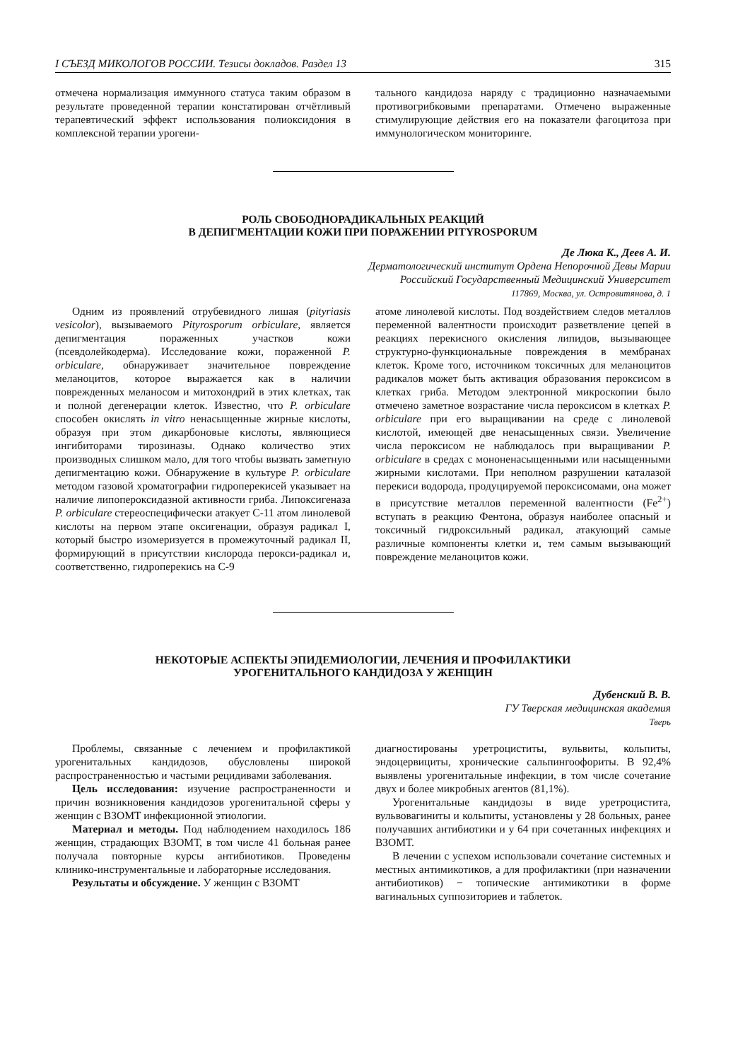I СЪЕЗД МИКОЛОГОВ РОССИИ. Тезисы докладов. Раздел 13 315
отмечена нормализация иммунного статуса таким образом в результате проведенной терапии констатирован отчётливый терапевтический эффект использования полиоксидония в комплексной терапии урогени-
тального кандидоза наряду с традиционно назначаемыми противогрибковыми препаратами. Отмечено выраженные стимулирующие действия его на показатели фагоцитоза при иммунологическом мониторинге.
РОЛЬ СВОБОДНОРАДИКАЛЬНЫХ РЕАКЦИЙ
В ДЕПИГМЕНТАЦИИ КОЖИ ПРИ ПОРАЖЕНИИ PITYROSPORUM
Де Люка К., Деев А. И.
Дерматологический институт Ордена Непорочной Девы Марии
Российский Государственный Медицинский Университет
117869, Москва, ул. Островитянова, д. 1
Одним из проявлений отрубевидного лишая (pityriasis vesicolor), вызываемого Pityrosporum orbiculare, является депигментация пораженных участков кожи (псевдолейкодерма). Исследование кожи, пораженной P. orbiculare, обнаруживает значительное повреждение меланоцитов, которое выражается как в наличии поврежденных меланосом и митохондрий в этих клетках, так и полной дегенерации клеток. Известно, что P. orbiculare способен окислять in vitro ненасыщенные жирные кислоты, образуя при этом дикарбоновые кислоты, являющиеся ингибиторами тирозиназы. Однако количество этих производных слишком мало, для того чтобы вызвать заметную депигментацию кожи. Обнаружение в культуре P. orbiculare методом газовой хроматографии гидроперекисей указывает на наличие липопероксидазной активности гриба. Липоксигеназа P. orbiculare стереоспецифически атакует С-11 атом линолевой кислоты на первом этапе оксигенации, образуя радикал I, который быстро изомеризуется в промежуточный радикал II, формирующий в присутствии кислорода перокси-радикал и, соответственно, гидроперекись на С-9
атоме линолевой кислоты. Под воздействием следов металлов переменной валентности происходит разветвление цепей в реакциях перекисного окисления липидов, вызывающее структурно-функциональные повреждения в мембранах клеток. Кроме того, источником токсичных для меланоцитов радикалов может быть активация образования пероксисом в клетках гриба. Методом электронной микроскопии было отмечено заметное возрастание числа пероксисом в клетках P. orbiculare при его выращивании на среде с линолевой кислотой, имеющей две ненасыщенных связи. Увеличение числа пероксисом не наблюдалось при выращивании P. orbiculare в средах с мононенасыщенными или насыщенными жирными кислотами. При неполном разрушении каталазой перекиси водорода, продуцируемой пероксисомами, она может в присутствие металлов переменной валентности (Fe<sup>2+</sup>) вступать в реакцию Фентона, образуя наиболее опасный и токсичный гидроксильный радикал, атакующий самые различные компоненты клетки и, тем самым вызывающий повреждение меланоцитов кожи.
НЕКОТОРЫЕ АСПЕКТЫ ЭПИДЕМИОЛОГИИ, ЛЕЧЕНИЯ И ПРОФИЛАКТИКИ
УРОГЕНИТАЛЬНОГО КАНДИДОЗА У ЖЕНЩИН
Дубенский В. В.
ГУ Тверская медицинская академия
Тверь
Проблемы, связанные с лечением и профилактикой урогенитальных кандидозов, обусловлены широкой распространенностью и частыми рецидивами заболевания.
Цель исследования: изучение распространенности и причин возникновения кандидозов урогенитальной сферы у женщин с ВЗОМТ инфекционной этиологии.
Материал и методы. Под наблюдением находилось 186 женщин, страдающих ВЗОМТ, в том числе 41 больная ранее получала повторные курсы антибиотиков. Проведены клинико-инструментальные и лабораторные исследования.
Результаты и обсуждение. У женщин с ВЗОМТ
диагностированы уретроциститы, вульвиты, кольпиты, эндоцервициты, хронические сальпингоофориты. В 92,4% выявлены урогенитальные инфекции, в том числе сочетание двух и более микробных агентов (81,1%).
Урогенитальные кандидозы в виде уретроцистита, вульвовагиниты и кольпиты, установлены у 28 больных, ранее получавших антибиотики и у 64 при сочетанных инфекциях и ВЗОМТ.
В лечении с успехом использовали сочетание системных и местных антимикотиков, а для профилактики (при назначении антибиотиков) − топические антимикотики в форме вагинальных суппозиториев и таблеток.